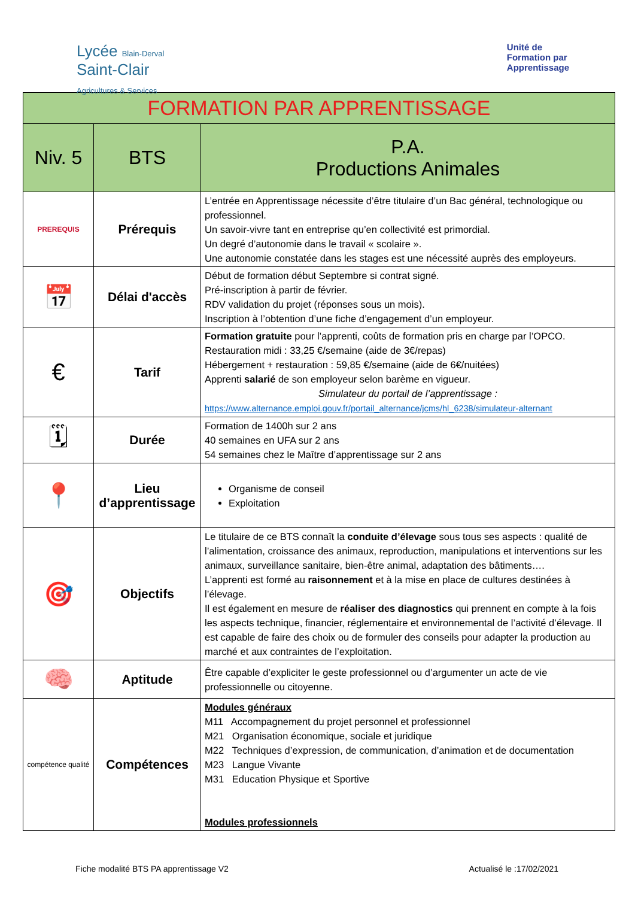Lycée Blain-Derval
Saint-Clair
Agricultures & Services
Unité de
Formation par
Apprentissage
| FORMATION PAR APPRENTISSAGE | | |
| --- | --- | --- |
| Niv. 5 | BTS | P.A. Productions Animales |
| PREREQUIS | Prérequis | L’entrée en Apprentissage nécessite d’être titulaire d’un Bac général, technologique ou professionnel. Un savoir-vivre tant en entreprise qu’en collectivité est primordial. Un degré d’autonomie dans le travail « scolaire ». Une autonomie constatée dans les stages est une nécessité auprès des employeurs. |
| 📅 | Délai d'accès | Début de formation début Septembre si contrat signé. Pré-inscription à partir de février. RDV validation du projet (réponses sous un mois). Inscription à l’obtention d’une fiche d’engagement d’un employeur. |
| € | Tarif | Formation gratuite pour l’apprenti, coûts de formation pris en charge par l’OPCO. Restauration midi : 33,25 €/semaine (aide de 3€/repas) Hébergement + restauration : 59,85 €/semaine (aide de 6€/nuitées) Apprenti salarié de son employeur selon barème en vigueur. Simulateur du portail de l’apprentissage : https://www.alternance.emploi.gouv.fr/portail_alternance/jcms/hl_6238/simulateur-alternant |
| 🗓 | Durée | Formation de 1400h sur 2 ans 40 semaines en UFA sur 2 ans 54 semaines chez le Maître d’apprentissage sur 2 ans |
| 📍 | Lieu d’apprentissage | Organisme de conseil Exploitation |
| 🎯 | Objectifs | Le titulaire de ce BTS connaît la conduite d’élevage sous tous ses aspects : qualité de l’alimentation, croissance des animaux, reproduction, manipulations et interventions sur les animaux, surveillance sanitaire, bien-être animal, adaptation des bâtiments…. L’apprenti est formé au raisonnement et à la mise en place de cultures destinées à l’élevage. Il est également en mesure de réaliser des diagnostics qui prennent en compte à la fois les aspects technique, financier, réglementaire et environnemental de l’activité d’élevage. Il est capable de faire des choix ou de formuler des conseils pour adapter la production au marché et aux contraintes de l’exploitation. |
| 🧠 | Aptitude | Être capable d’expliciter le geste professionnel ou d’argumenter un acte de vie professionnelle ou citoyenne. |
| compétence qualité | Compétences | Modules généraux M11 Accompagnement du projet personnel et professionnel M21 Organisation économique, sociale et juridique M22 Techniques d’expression, de communication, d’animation et de documentation M23 Langue Vivante M31 Education Physique et Sportive Modules professionnels |
Fiche modalité BTS PA apprentissage V2 Actualisé le :17/02/2021